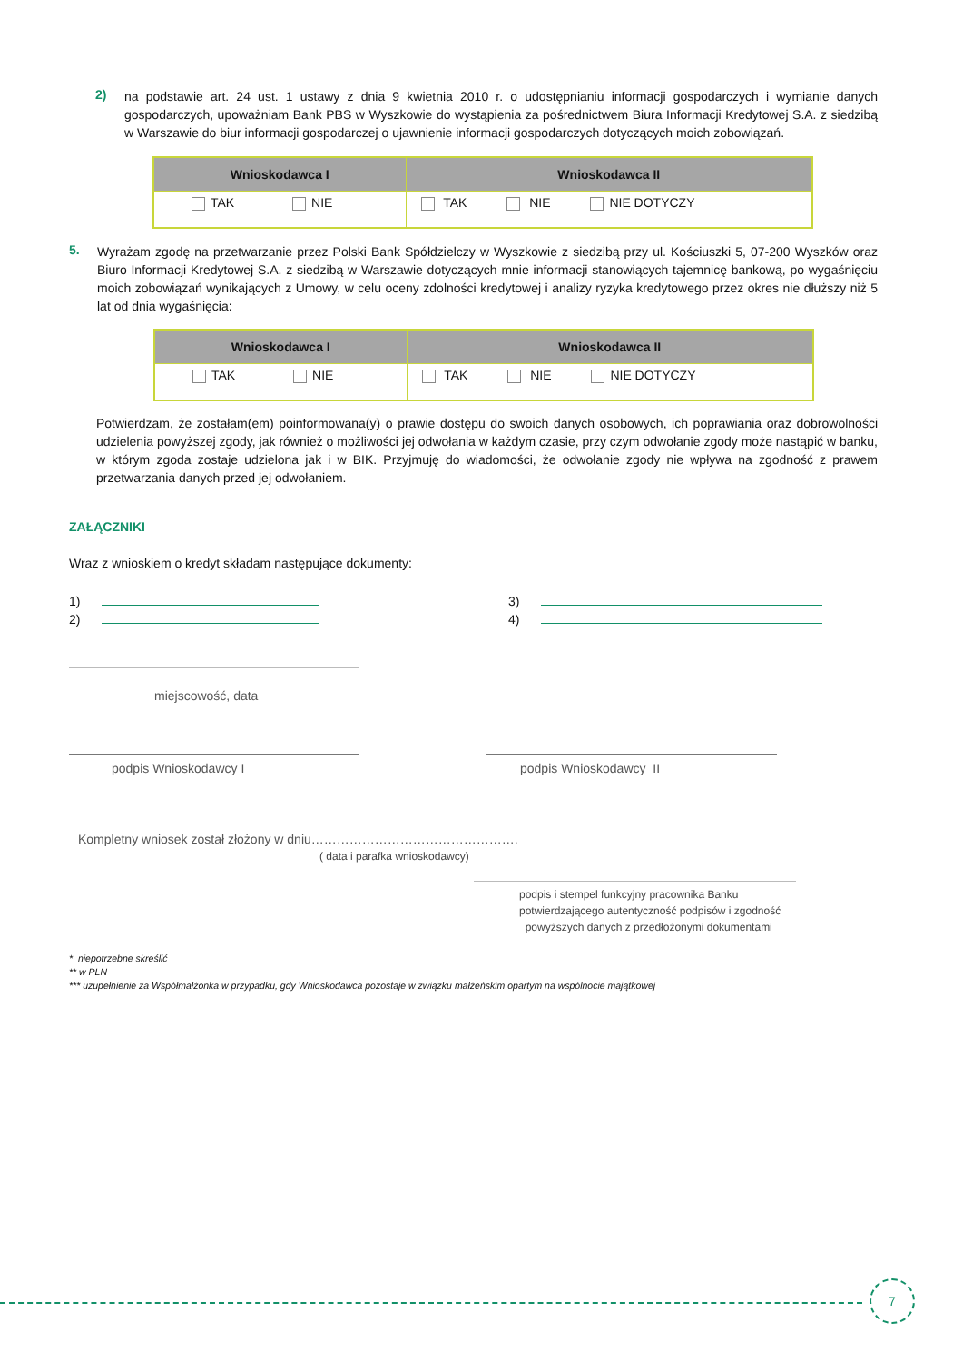2)
na podstawie art. 24 ust. 1 ustawy z dnia 9 kwietnia 2010 r. o udostępnianiu informacji gospodarczych i wymianie danych gospodarczych, upoważniam Bank PBS w Wyszkowie do wystąpienia za pośrednictwem Biura Informacji Kredytowej S.A. z siedzibą w Warszawie do biur informacji gospodarczej o ujawnienie informacji gospodarczych dotyczących moich zobowiązań.
| Wnioskodawca I | Wnioskodawca II |
| --- | --- |
| TAK NIE | TAK NIE NIE DOTYCZY |
5.
Wyrażam zgodę na przetwarzanie przez Polski Bank Spółdzielczy w Wyszkowie z siedzibą przy ul. Kościuszki 5, 07-200 Wyszków oraz Biuro Informacji Kredytowej S.A. z siedzibą w Warszawie dotyczących mnie informacji stanowiących tajemnicę bankową, po wygaśnięciu moich zobowiązań wynikających z Umowy, w celu oceny zdolności kredytowej i analizy ryzyka kredytowego przez okres nie dłuższy niż 5 lat od dnia wygaśnięcia:
| Wnioskodawca I | Wnioskodawca II |
| --- | --- |
| TAK NIE | TAK NIE NIE DOTYCZY |
Potwierdzam, że zostałam(em) poinformowana(y) o prawie dostępu do swoich danych osobowych, ich poprawiania oraz dobrowolności udzielenia powyższej zgody, jak również o możliwości jej odwołania w każdym czasie, przy czym odwołanie zgody może nastąpić w banku, w którym zgoda zostaje udzielona jak i w BIK. Przyjmuję do wiadomości, że odwołanie zgody nie wpływa na zgodność z prawem przetwarzania danych przed jej odwołaniem.
ZAŁĄCZNIKI
Wraz z wnioskiem o kredyt składam następujące dokumenty:
1)
2)
3)
4)
miejscowość, data
podpis Wnioskodawcy I podpis Wnioskodawcy II
Kompletny wniosek został złożony w dniu………………………………………….
( data i parafka wnioskodawcy)
podpis i stempel funkcyjny pracownika Banku
potwierdzającego autentyczność podpisów i zgodność
powyższych danych z przedłożonymi dokumentami
* niepotrzebne skreślić
** w PLN
*** uzupełnienie za Współmałżonka w przypadku, gdy Wnioskodawca pozostaje w związku małżeńskim opartym na wspólnocie majątkowej
7